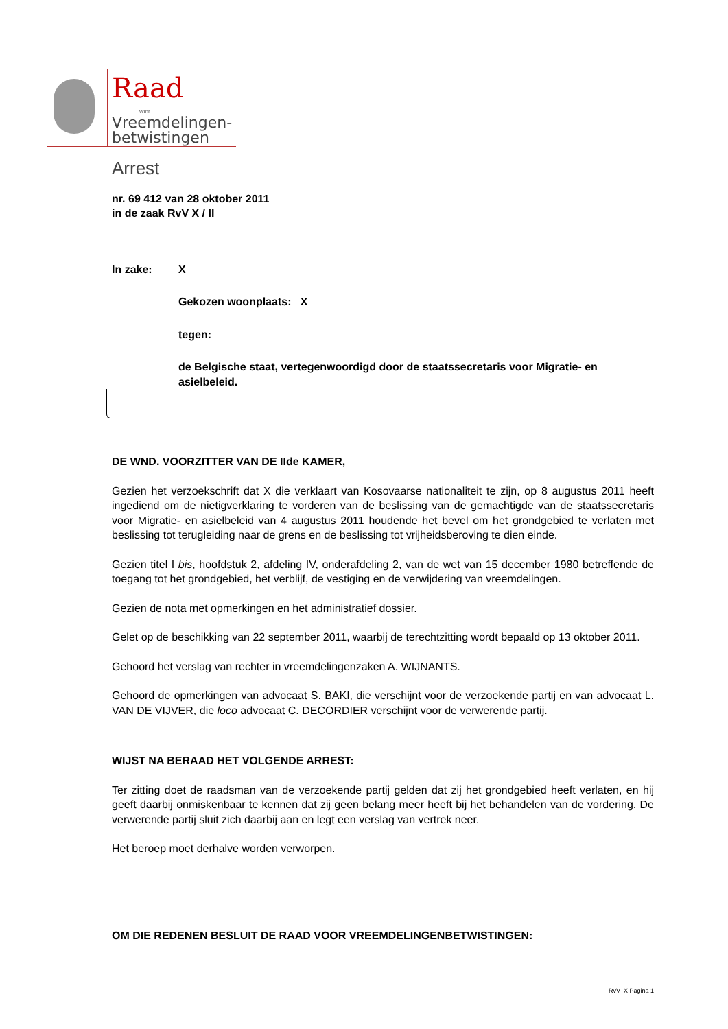Raad
voor
Vreemdelingen-
betwistingen
Arrest
nr. 69 412 van 28 oktober 2011
in de zaak RvV X / II
In zake: X
Gekozen woonplaats: X
tegen:
de Belgische staat, vertegenwoordigd door de staatssecretaris voor Migratie- en asielbeleid.
DE WND. VOORZITTER VAN DE IIde KAMER,
Gezien het verzoekschrift dat X die verklaart van Kosovaarse nationaliteit te zijn, op 8 augustus 2011 heeft ingediend om de nietigverklaring te vorderen van de beslissing van de gemachtigde van de staatssecretaris voor Migratie- en asielbeleid van 4 augustus 2011 houdende het bevel om het grondgebied te verlaten met beslissing tot terugleiding naar de grens en de beslissing tot vrijheidsberoving te dien einde.
Gezien titel I bis, hoofdstuk 2, afdeling IV, onderafdeling 2, van de wet van 15 december 1980 betreffende de toegang tot het grondgebied, het verblijf, de vestiging en de verwijdering van vreemdelingen.
Gezien de nota met opmerkingen en het administratief dossier.
Gelet op de beschikking van 22 september 2011, waarbij de terechtzitting wordt bepaald op 13 oktober 2011.
Gehoord het verslag van rechter in vreemdelingenzaken A. WIJNANTS.
Gehoord de opmerkingen van advocaat S. BAKI, die verschijnt voor de verzoekende partij en van advocaat L. VAN DE VIJVER, die loco advocaat C. DECORDIER verschijnt voor de verwerende partij.
WIJST NA BERAAD HET VOLGENDE ARREST:
Ter zitting doet de raadsman van de verzoekende partij gelden dat zij het grondgebied heeft verlaten, en hij geeft daarbij onmiskenbaar te kennen dat zij geen belang meer heeft bij het behandelen van de vordering. De verwerende partij sluit zich daarbij aan en legt een verslag van vertrek neer.
Het beroep moet derhalve worden verworpen.
OM DIE REDENEN BESLUIT DE RAAD VOOR VREEMDELINGENBETWISTINGEN:
RvV X Pagina 1